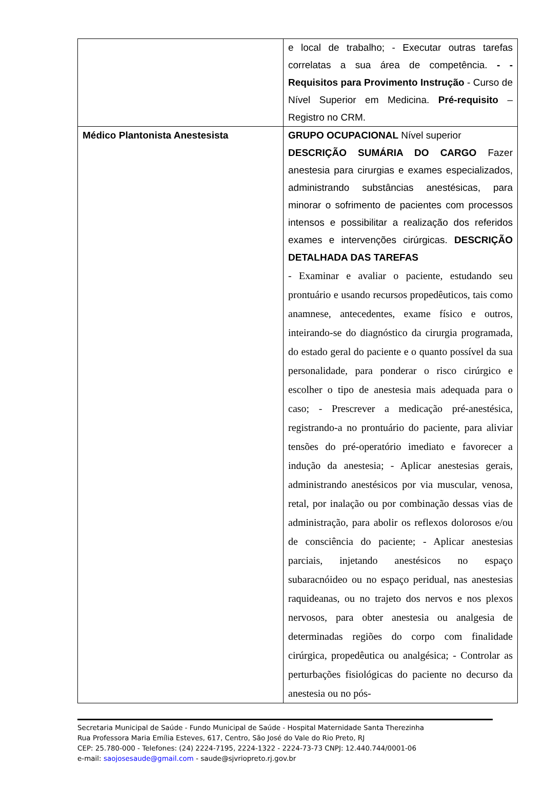| | e local de trabalho; - Executar outras tarefas correlatas a sua área de competência. - - Requisitos para Provimento Instrução - Curso de Nível Superior em Medicina. Pré-requisito – Registro no CRM. |
| Médico Plantonista Anestesista | GRUPO OCUPACIONAL Nível superior DESCRIÇÃO SUMÁRIA DO CARGO Fazer anestesia para cirurgias e exames especializados, administrando substâncias anestésicas, para minorar o sofrimento de pacientes com processos intensos e possibilitar a realização dos referidos exames e intervenções cirúrgicas. DESCRIÇÃO DETALHADA DAS TAREFAS - Examinar e avaliar o paciente, estudando seu prontuário e usando recursos propedêuticos, tais como anamnese, antecedentes, exame físico e outros, inteirando-se do diagnóstico da cirurgia programada, do estado geral do paciente e o quanto possível da sua personalidade, para ponderar o risco cirúrgico e escolher o tipo de anestesia mais adequada para o caso; - Prescrever a medicação pré-anestésica, registrando-a no prontuário do paciente, para aliviar tensões do pré-operatório imediato e favorecer a indução da anestesia; - Aplicar anestesias gerais, administrando anestésicos por via muscular, venosa, retal, por inalação ou por combinação dessas vias de administração, para abolir os reflexos dolorosos e/ou de consciência do paciente; - Aplicar anestesias parciais, injetando anestésicos no espaço subaracnóideo ou no espaço peridual, nas anestesias raquideanas, ou no trajeto dos nervos e nos plexos nervosos, para obter anestesia ou analgesia de determinadas regiões do corpo com finalidade cirúrgica, propedêutica ou analgésica; - Controlar as perturbações fisiológicas do paciente no decurso da anestesia ou no pós- |
Secretaria Municipal de Saúde - Fundo Municipal de Saúde - Hospital Maternidade Santa Therezinha
Rua Professora Maria Emília Esteves, 617, Centro, São José do Vale do Rio Preto, RJ
CEP: 25.780-000 - Telefones: (24) 2224-7195, 2224-1322 - 2224-73-73 CNPJ: 12.440.744/0001-06
e-mail: saojosesaude@gmail.com - saude@sjvriopreto.rj.gov.br